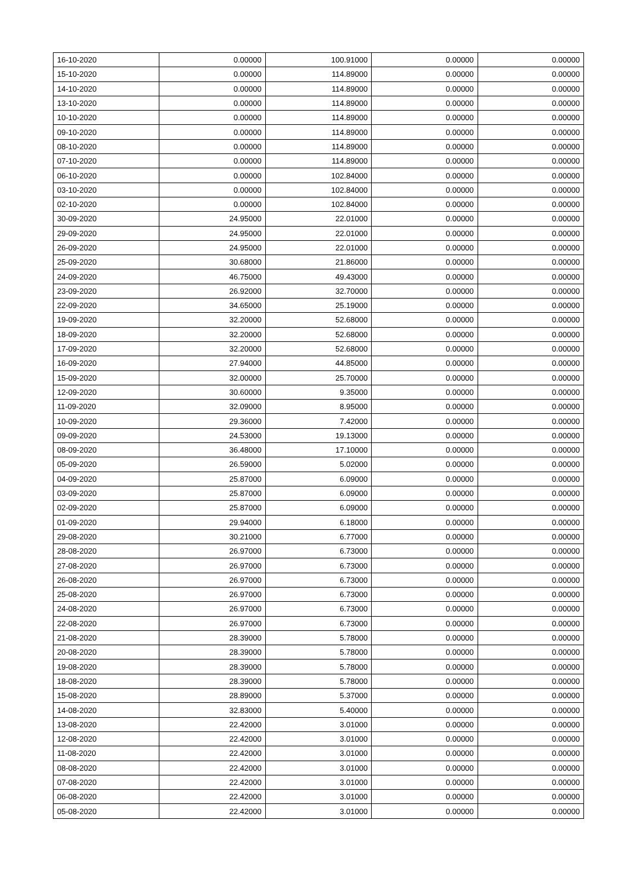| 16-10-2020 | 0.00000 | 100.91000 | 0.00000 | 0.00000 |
| 15-10-2020 | 0.00000 | 114.89000 | 0.00000 | 0.00000 |
| 14-10-2020 | 0.00000 | 114.89000 | 0.00000 | 0.00000 |
| 13-10-2020 | 0.00000 | 114.89000 | 0.00000 | 0.00000 |
| 10-10-2020 | 0.00000 | 114.89000 | 0.00000 | 0.00000 |
| 09-10-2020 | 0.00000 | 114.89000 | 0.00000 | 0.00000 |
| 08-10-2020 | 0.00000 | 114.89000 | 0.00000 | 0.00000 |
| 07-10-2020 | 0.00000 | 114.89000 | 0.00000 | 0.00000 |
| 06-10-2020 | 0.00000 | 102.84000 | 0.00000 | 0.00000 |
| 03-10-2020 | 0.00000 | 102.84000 | 0.00000 | 0.00000 |
| 02-10-2020 | 0.00000 | 102.84000 | 0.00000 | 0.00000 |
| 30-09-2020 | 24.95000 | 22.01000 | 0.00000 | 0.00000 |
| 29-09-2020 | 24.95000 | 22.01000 | 0.00000 | 0.00000 |
| 26-09-2020 | 24.95000 | 22.01000 | 0.00000 | 0.00000 |
| 25-09-2020 | 30.68000 | 21.86000 | 0.00000 | 0.00000 |
| 24-09-2020 | 46.75000 | 49.43000 | 0.00000 | 0.00000 |
| 23-09-2020 | 26.92000 | 32.70000 | 0.00000 | 0.00000 |
| 22-09-2020 | 34.65000 | 25.19000 | 0.00000 | 0.00000 |
| 19-09-2020 | 32.20000 | 52.68000 | 0.00000 | 0.00000 |
| 18-09-2020 | 32.20000 | 52.68000 | 0.00000 | 0.00000 |
| 17-09-2020 | 32.20000 | 52.68000 | 0.00000 | 0.00000 |
| 16-09-2020 | 27.94000 | 44.85000 | 0.00000 | 0.00000 |
| 15-09-2020 | 32.00000 | 25.70000 | 0.00000 | 0.00000 |
| 12-09-2020 | 30.60000 | 9.35000 | 0.00000 | 0.00000 |
| 11-09-2020 | 32.09000 | 8.95000 | 0.00000 | 0.00000 |
| 10-09-2020 | 29.36000 | 7.42000 | 0.00000 | 0.00000 |
| 09-09-2020 | 24.53000 | 19.13000 | 0.00000 | 0.00000 |
| 08-09-2020 | 36.48000 | 17.10000 | 0.00000 | 0.00000 |
| 05-09-2020 | 26.59000 | 5.02000 | 0.00000 | 0.00000 |
| 04-09-2020 | 25.87000 | 6.09000 | 0.00000 | 0.00000 |
| 03-09-2020 | 25.87000 | 6.09000 | 0.00000 | 0.00000 |
| 02-09-2020 | 25.87000 | 6.09000 | 0.00000 | 0.00000 |
| 01-09-2020 | 29.94000 | 6.18000 | 0.00000 | 0.00000 |
| 29-08-2020 | 30.21000 | 6.77000 | 0.00000 | 0.00000 |
| 28-08-2020 | 26.97000 | 6.73000 | 0.00000 | 0.00000 |
| 27-08-2020 | 26.97000 | 6.73000 | 0.00000 | 0.00000 |
| 26-08-2020 | 26.97000 | 6.73000 | 0.00000 | 0.00000 |
| 25-08-2020 | 26.97000 | 6.73000 | 0.00000 | 0.00000 |
| 24-08-2020 | 26.97000 | 6.73000 | 0.00000 | 0.00000 |
| 22-08-2020 | 26.97000 | 6.73000 | 0.00000 | 0.00000 |
| 21-08-2020 | 28.39000 | 5.78000 | 0.00000 | 0.00000 |
| 20-08-2020 | 28.39000 | 5.78000 | 0.00000 | 0.00000 |
| 19-08-2020 | 28.39000 | 5.78000 | 0.00000 | 0.00000 |
| 18-08-2020 | 28.39000 | 5.78000 | 0.00000 | 0.00000 |
| 15-08-2020 | 28.89000 | 5.37000 | 0.00000 | 0.00000 |
| 14-08-2020 | 32.83000 | 5.40000 | 0.00000 | 0.00000 |
| 13-08-2020 | 22.42000 | 3.01000 | 0.00000 | 0.00000 |
| 12-08-2020 | 22.42000 | 3.01000 | 0.00000 | 0.00000 |
| 11-08-2020 | 22.42000 | 3.01000 | 0.00000 | 0.00000 |
| 08-08-2020 | 22.42000 | 3.01000 | 0.00000 | 0.00000 |
| 07-08-2020 | 22.42000 | 3.01000 | 0.00000 | 0.00000 |
| 06-08-2020 | 22.42000 | 3.01000 | 0.00000 | 0.00000 |
| 05-08-2020 | 22.42000 | 3.01000 | 0.00000 | 0.00000 |